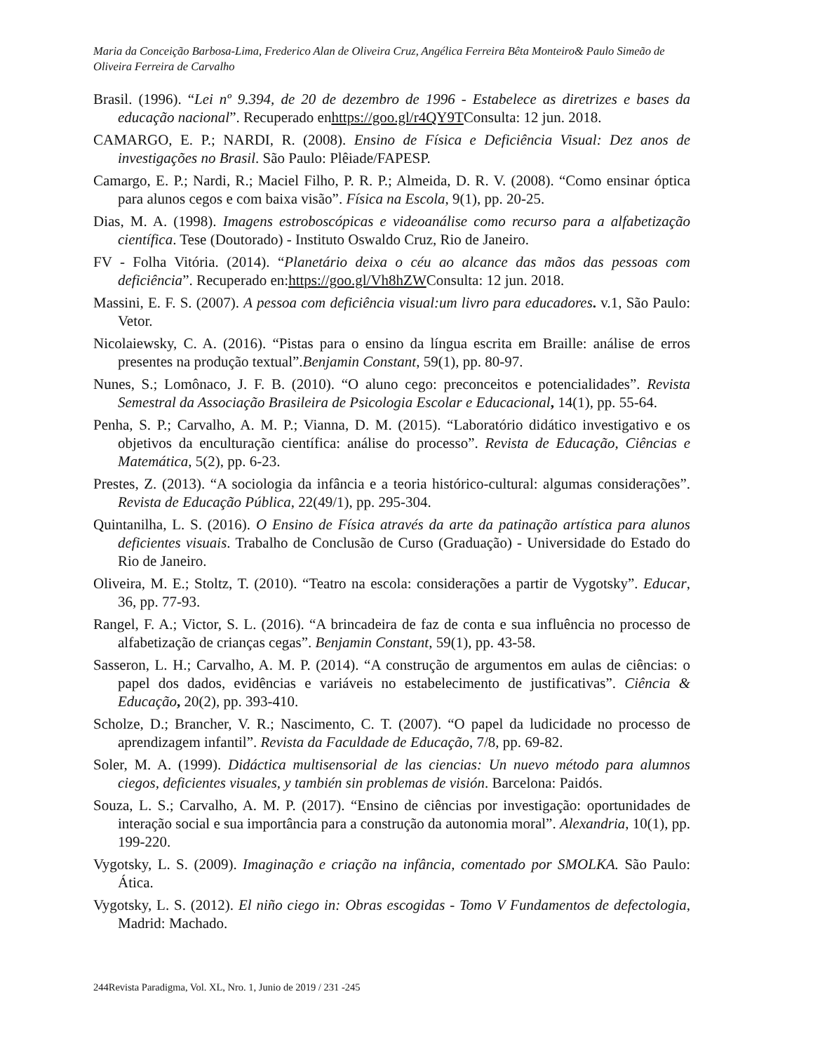Maria da Conceição Barbosa-Lima, Frederico Alan de Oliveira Cruz, Angélica Ferreira Bêta Monteiro& Paulo Simeão de Oliveira Ferreira de Carvalho
Brasil. (1996). “Lei nº 9.394, de 20 de dezembro de 1996 - Estabelece as diretrizes e bases da educação nacional”. Recuperado enhttps://goo.gl/r4QY9TConsulta: 12 jun. 2018.
CAMARGO, E. P.; NARDI, R. (2008). Ensino de Física e Deficiência Visual: Dez anos de investigações no Brasil. São Paulo: Plêiade/FAPESP.
Camargo, E. P.; Nardi, R.; Maciel Filho, P. R. P.; Almeida, D. R. V. (2008). “Como ensinar óptica para alunos cegos e com baixa visão”. Física na Escola, 9(1), pp. 20-25.
Dias, M. A. (1998). Imagens estroboscópicas e videoanálise como recurso para a alfabetização científica. Tese (Doutorado) - Instituto Oswaldo Cruz, Rio de Janeiro.
FV - Folha Vitória. (2014). “Planetário deixa o céu ao alcance das mãos das pessoas com deficiência”. Recuperado en:https://goo.gl/Vh8hZWConsulta: 12 jun. 2018.
Massini, E. F. S. (2007). A pessoa com deficiência visual:um livro para educadores. v.1, São Paulo: Vetor.
Nicolaiewsky, C. A. (2016). “Pistas para o ensino da língua escrita em Braille: análise de erros presentes na produção textual”.Benjamin Constant, 59(1), pp. 80-97.
Nunes, S.; Lomônaco, J. F. B. (2010). “O aluno cego: preconceitos e potencialidades”. Revista Semestral da Associação Brasileira de Psicologia Escolar e Educacional, 14(1), pp. 55-64.
Penha, S. P.; Carvalho, A. M. P.; Vianna, D. M. (2015). “Laboratório didático investigativo e os objetivos da enculturação científica: análise do processo”. Revista de Educação, Ciências e Matemática, 5(2), pp. 6-23.
Prestes, Z. (2013). “A sociologia da infância e a teoria histórico-cultural: algumas considerações”. Revista de Educação Pública, 22(49/1), pp. 295-304.
Quintanilha, L. S. (2016). O Ensino de Física através da arte da patinação artística para alunos deficientes visuais. Trabalho de Conclusão de Curso (Graduação) - Universidade do Estado do Rio de Janeiro.
Oliveira, M. E.; Stoltz, T. (2010). “Teatro na escola: considerações a partir de Vygotsky”. Educar, 36, pp. 77-93.
Rangel, F. A.; Victor, S. L. (2016). “A brincadeira de faz de conta e sua influência no processo de alfabetização de crianças cegas”. Benjamin Constant, 59(1), pp. 43-58.
Sasseron, L. H.; Carvalho, A. M. P. (2014). “A construção de argumentos em aulas de ciências: o papel dos dados, evidências e variáveis no estabelecimento de justificativas”. Ciência & Educação, 20(2), pp. 393-410.
Scholze, D.; Brancher, V. R.; Nascimento, C. T. (2007). “O papel da ludicidade no processo de aprendizagem infantil”. Revista da Faculdade de Educação, 7/8, pp. 69-82.
Soler, M. A. (1999). Didáctica multisensorial de las ciencias: Un nuevo método para alumnos ciegos, deficientes visuales, y también sin problemas de visión. Barcelona: Paidós.
Souza, L. S.; Carvalho, A. M. P. (2017). “Ensino de ciências por investigação: oportunidades de interação social e sua importância para a construção da autonomia moral”. Alexandria, 10(1), pp. 199-220.
Vygotsky, L. S. (2009). Imaginação e criação na infância, comentado por SMOLKA. São Paulo: Ática.
Vygotsky, L. S. (2012). El niño ciego in: Obras escogidas - Tomo V Fundamentos de defectologia, Madrid: Machado.
244Revista Paradigma, Vol. XL, Nro. 1, Junio de 2019 / 231 -245